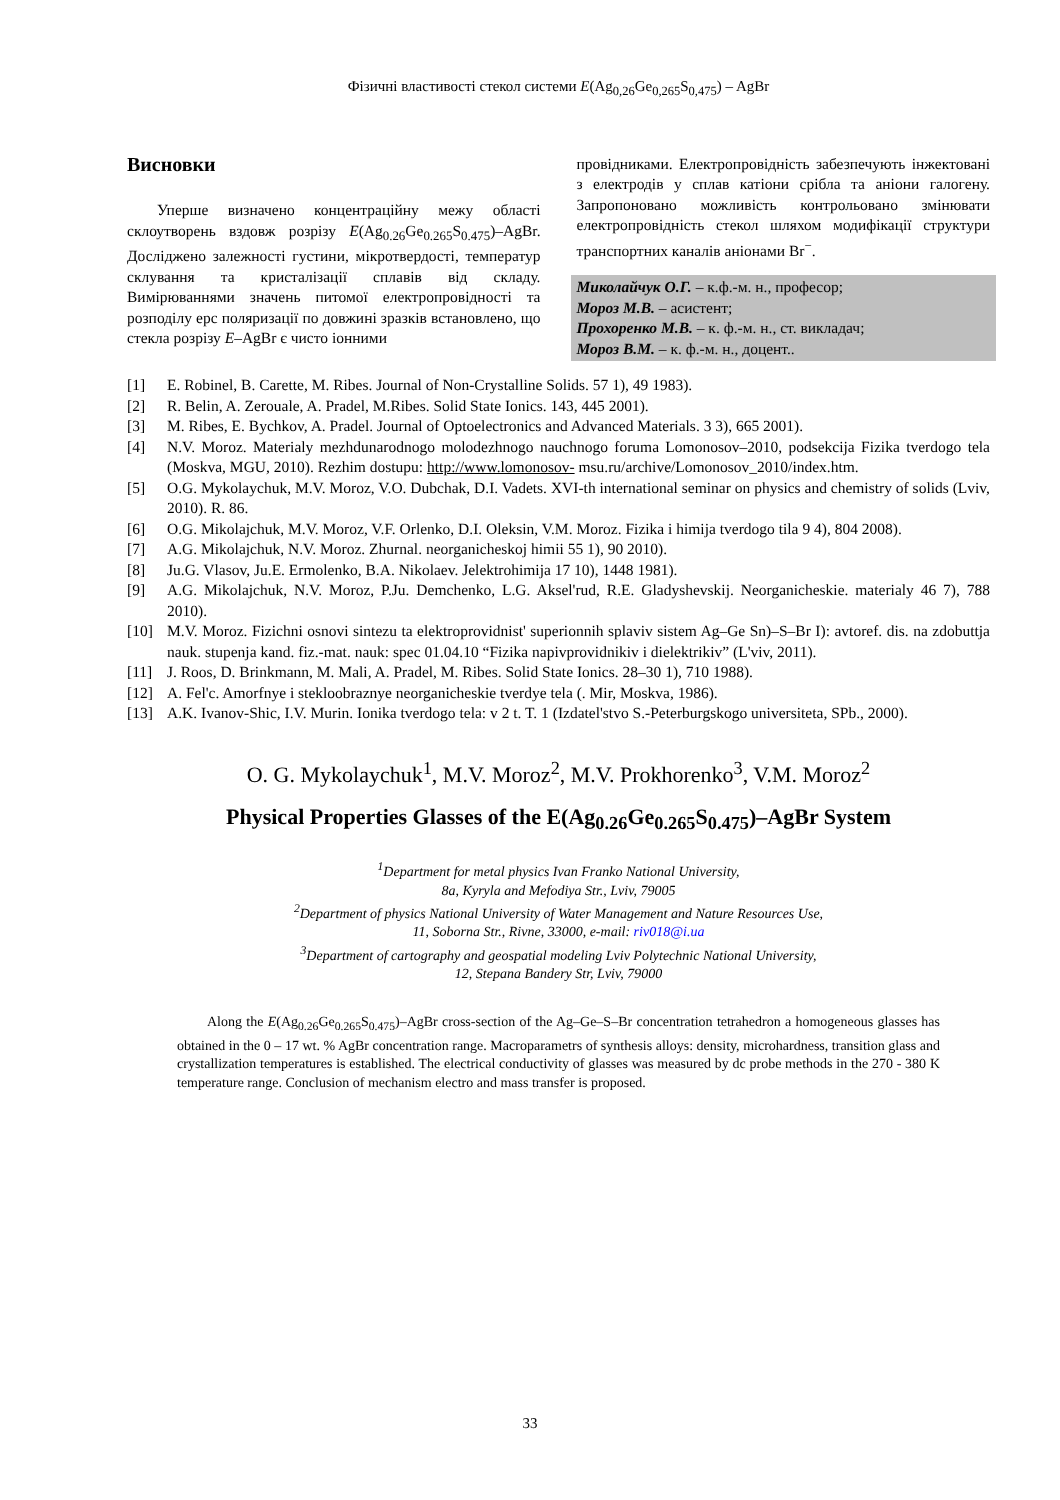Фізичні властивості стекол системи E(Ag<sub>0,26</sub>Ge<sub>0,265</sub>S<sub>0,475</sub>) – AgBr
Висновки
Уперше визначено концентраційну межу області склоутворень вздовж розрізу E(Ag<sub>0.26</sub>Ge<sub>0.265</sub>S<sub>0.475</sub>)–AgBr. Досліджено залежності густини, мікротвердості, температур склування та кристалізації сплавів від складу. Вимірюваннями значень питомої електропровідності та розподілу ерс поляризації по довжині зразків встановлено, що стекла розрізу E–AgBr є чисто іонними
провідниками. Електропровідність забезпечують інжектовані з електродів у сплав катіони срібла та аніони галогену. Запропоновано можливість контрольовано змінювати електропровідність стекол шляхом модифікації структури транспортних каналів аніонами Br<sup>−</sup>.
Миколайчук О.Г. – к.ф.-м. н., професор;
Мороз М.В. – асистент;
Прохоренко М.В. – к. ф.-м. н., ст. викладач;
Мороз В.М. – к. ф.-м. н., доцент..
[1] E. Robinel, B. Carette, M. Ribes. Journal of Non-Crystalline Solids. 57 1), 49 1983).
[2] R. Belin, A. Zerouale, A. Pradel, M.Ribes. Solid State Ionics. 143, 445 2001).
[3] M. Ribes, E. Bychkov, A. Pradel. Journal of Optoelectronics and Advanced Materials. 3 3), 665 2001).
[4] N.V. Moroz. Materialy mezhdunarodnogo molodezhnogo nauchnogo foruma Lomonosov–2010, podsekcija Fizika tverdogo tela (Moskva, MGU, 2010). Rezhim dostupu: http://www.lomonosov- msu.ru/archive/Lomonosov_2010/index.htm.
[5] O.G. Mykolaychuk, M.V. Moroz, V.O. Dubchak, D.I. Vadets. XVI-th international seminar on physics and chemistry of solids (Lviv, 2010). R. 86.
[6] O.G. Mikolajchuk, M.V. Moroz, V.F. Orlenko, D.I. Oleksin, V.M. Moroz. Fizika i himija tverdogo tila 9 4), 804 2008).
[7] A.G. Mikolajchuk, N.V. Moroz. Zhurnal. neorganicheskoj himii 55 1), 90 2010).
[8] Ju.G. Vlasov, Ju.E. Ermolenko, B.A. Nikolaev. Jelektrohimija 17 10), 1448 1981).
[9] A.G. Mikolajchuk, N.V. Moroz, P.Ju. Demchenko, L.G. Aksel'rud, R.E. Gladyshevskij. Neorganicheskie. materialy 46 7), 788 2010).
[10] M.V. Moroz. Fizichni osnovi sintezu ta elektroprovidnist' superionnih splaviv sistem Ag–Ge Sn)–S–Br I): avtoref. dis. na zdobuttja nauk. stupenja kand. fiz.-mat. nauk: spec 01.04.10 “Fizika napivprovidnikiv i dielektrikiv” (L'viv, 2011).
[11] J. Roos, D. Brinkmann, M. Mali, A. Pradel, M. Ribes. Solid State Ionics. 28–30 1), 710 1988).
[12] A. Fel'c. Amorfnye i stekloobraznye neorganicheskie tverdye tela (. Mir, Moskva, 1986).
[13] A.K. Ivanov-Shic, I.V. Murin. Ionika tverdogo tela: v 2 t. T. 1 (Izdatel'stvo S.-Peterburgskogo universiteta, SPb., 2000).
O. G. Mykolaychuk<sup>1</sup>, M.V. Moroz<sup>2</sup>, M.V. Prokhorenko<sup>3</sup>, V.M. Moroz<sup>2</sup>
Physical Properties Glasses of the E(Ag<sub>0.26</sub>Ge<sub>0.265</sub>S<sub>0.475</sub>)–AgBr System
<sup>1</sup> Department for metal physics Ivan Franko National University,
8a, Kyryla and Mefodiya Str., Lviv, 79005
<sup>2</sup> Department of physics National University of Water Management and Nature Resources Use,
11, Soborna Str., Rivne, 33000, e-mail: riv018@i.ua
<sup>3</sup> Department of cartography and geospatial modeling Lviv Polytechnic National University,
12, Stepana Bandery Str, Lviv, 79000
Along the E(Ag<sub>0.26</sub>Ge<sub>0.265</sub>S<sub>0.475</sub>)–AgBr cross-section of the Ag–Ge–S–Br concentration tetrahedron a homogeneous glasses has obtained in the 0 – 17 wt. % AgBr concentration range. Macroparametrs of synthesis alloys: density, microhardness, transition glass and crystallization temperatures is established. The electrical conductivity of glasses was measured by dc probe methods in the 270 - 380 K temperature range. Conclusion of mechanism electro and mass transfer is proposed.
33